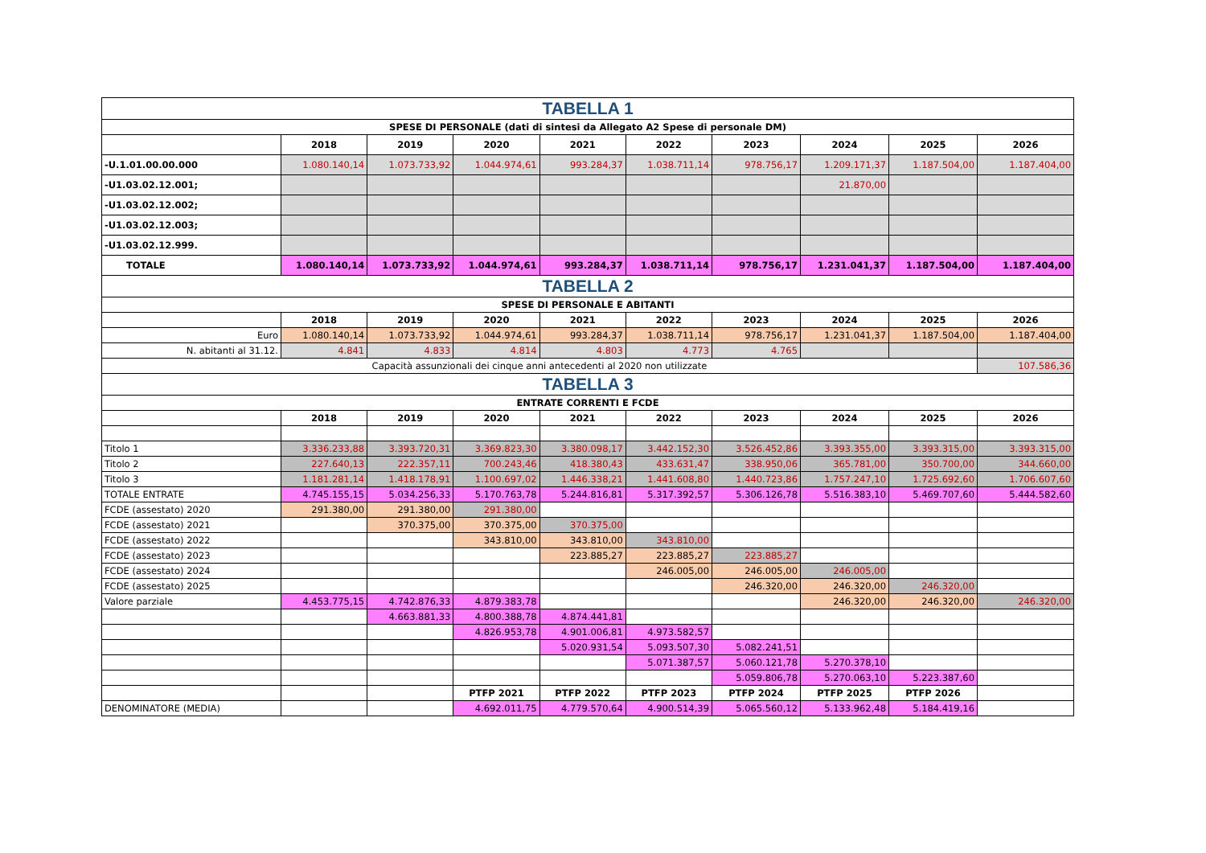| TABELLA 1 | | | | | | | | | |
| SPESE DI PERSONALE (dati di sintesi da Allegato A2 Spese di personale DM) | | | | | | | | | |
| | 2018 | 2019 | 2020 | 2021 | 2022 | 2023 | 2024 | 2025 | 2026 |
| -U.1.01.00.00.000 | 1.080.140,14 | 1.073.733,92 | 1.044.974,61 | 993.284,37 | 1.038.711,14 | 978.756,17 | 1.209.171,37 | 1.187.504,00 | 1.187.404,00 |
| -U1.03.02.12.001; | | | | | | | 21.870,00 | | |
| -U1.03.02.12.002; | | | | | | | | | |
| -U1.03.02.12.003; | | | | | | | | | |
| -U1.03.02.12.999. | | | | | | | | | |
| TOTALE | 1.080.140,14 | 1.073.733,92 | 1.044.974,61 | 993.284,37 | 1.038.711,14 | 978.756,17 | 1.231.041,37 | 1.187.504,00 | 1.187.404,00 |
| TABELLA 2 | | | | | | | | | |
| SPESE DI PERSONALE E ABITANTI | | | | | | | | | |
| | 2018 | 2019 | 2020 | 2021 | 2022 | 2023 | 2024 | 2025 | 2026 |
| Euro | 1.080.140,14 | 1.073.733,92 | 1.044.974,61 | 993.284,37 | 1.038.711,14 | 978.756,17 | 1.231.041,37 | 1.187.504,00 | 1.187.404,00 |
| N. abitanti al 31.12. | 4.841 | 4.833 | 4.814 | 4.803 | 4.773 | 4.765 | | | |
| Capacità assunzionali dei cinque anni antecedenti al 2020 non utilizzate | | | | | | | | | 107.586,36 |
| TABELLA 3 | | | | | | | | | |
| ENTRATE CORRENTI E FCDE | | | | | | | | | |
| | 2018 | 2019 | 2020 | 2021 | 2022 | 2023 | 2024 | 2025 | 2026 |
| Titolo 1 | 3.336.233,88 | 3.393.720,31 | 3.369.823,30 | 3.380.098,17 | 3.442.152,30 | 3.526.452,86 | 3.393.355,00 | 3.393.315,00 | 3.393.315,00 |
| Titolo 2 | 227.640,13 | 222.357,11 | 700.243,46 | 418.380,43 | 433.631,47 | 338.950,06 | 365.781,00 | 350.700,00 | 344.660,00 |
| Titolo 3 | 1.181.281,14 | 1.418.178,91 | 1.100.697,02 | 1.446.338,21 | 1.441.608,80 | 1.440.723,86 | 1.757.247,10 | 1.725.692,60 | 1.706.607,60 |
| TOTALE ENTRATE | 4.745.155,15 | 5.034.256,33 | 5.170.763,78 | 5.244.816,81 | 5.317.392,57 | 5.306.126,78 | 5.516.383,10 | 5.469.707,60 | 5.444.582,60 |
| FCDE (assestato) 2020 | 291.380,00 | 291.380,00 | 291.380,00 | | | | | | |
| FCDE (assestato) 2021 | | 370.375,00 | 370.375,00 | 370.375,00 | | | | | |
| FCDE (assestato) 2022 | | | 343.810,00 | 343.810,00 | 343.810,00 | | | | |
| FCDE (assestato) 2023 | | | | 223.885,27 | 223.885,27 | 223.885,27 | | | |
| FCDE (assestato) 2024 | | | | | 246.005,00 | 246.005,00 | 246.005,00 | | |
| FCDE (assestato) 2025 | | | | | | 246.320,00 | 246.320,00 | 246.320,00 | |
| Valore parziale | 4.453.775,15 | 4.742.876,33 | 4.879.383,78 | | | | 246.320,00 | 246.320,00 | 246.320,00 |
| | | 4.663.881,33 | 4.800.388,78 | 4.874.441,81 | | | | | |
| | | | 4.826.953,78 | 4.901.006,81 | 4.973.582,57 | | | | |
| | | | | 5.020.931,54 | 5.093.507,30 | 5.082.241,51 | | | |
| | | | | | 5.071.387,57 | 5.060.121,78 | 5.270.378,10 | | |
| | | | | | | 5.059.806,78 | 5.270.063,10 | 5.223.387,60 | |
| | | | PTFP 2021 | PTFP 2022 | PTFP 2023 | PTFP 2024 | PTFP 2025 | PTFP 2026 | |
| DENOMINATORE (MEDIA) | | | 4.692.011,75 | 4.779.570,64 | 4.900.514,39 | 5.065.560,12 | 5.133.962,48 | 5.184.419,16 | |